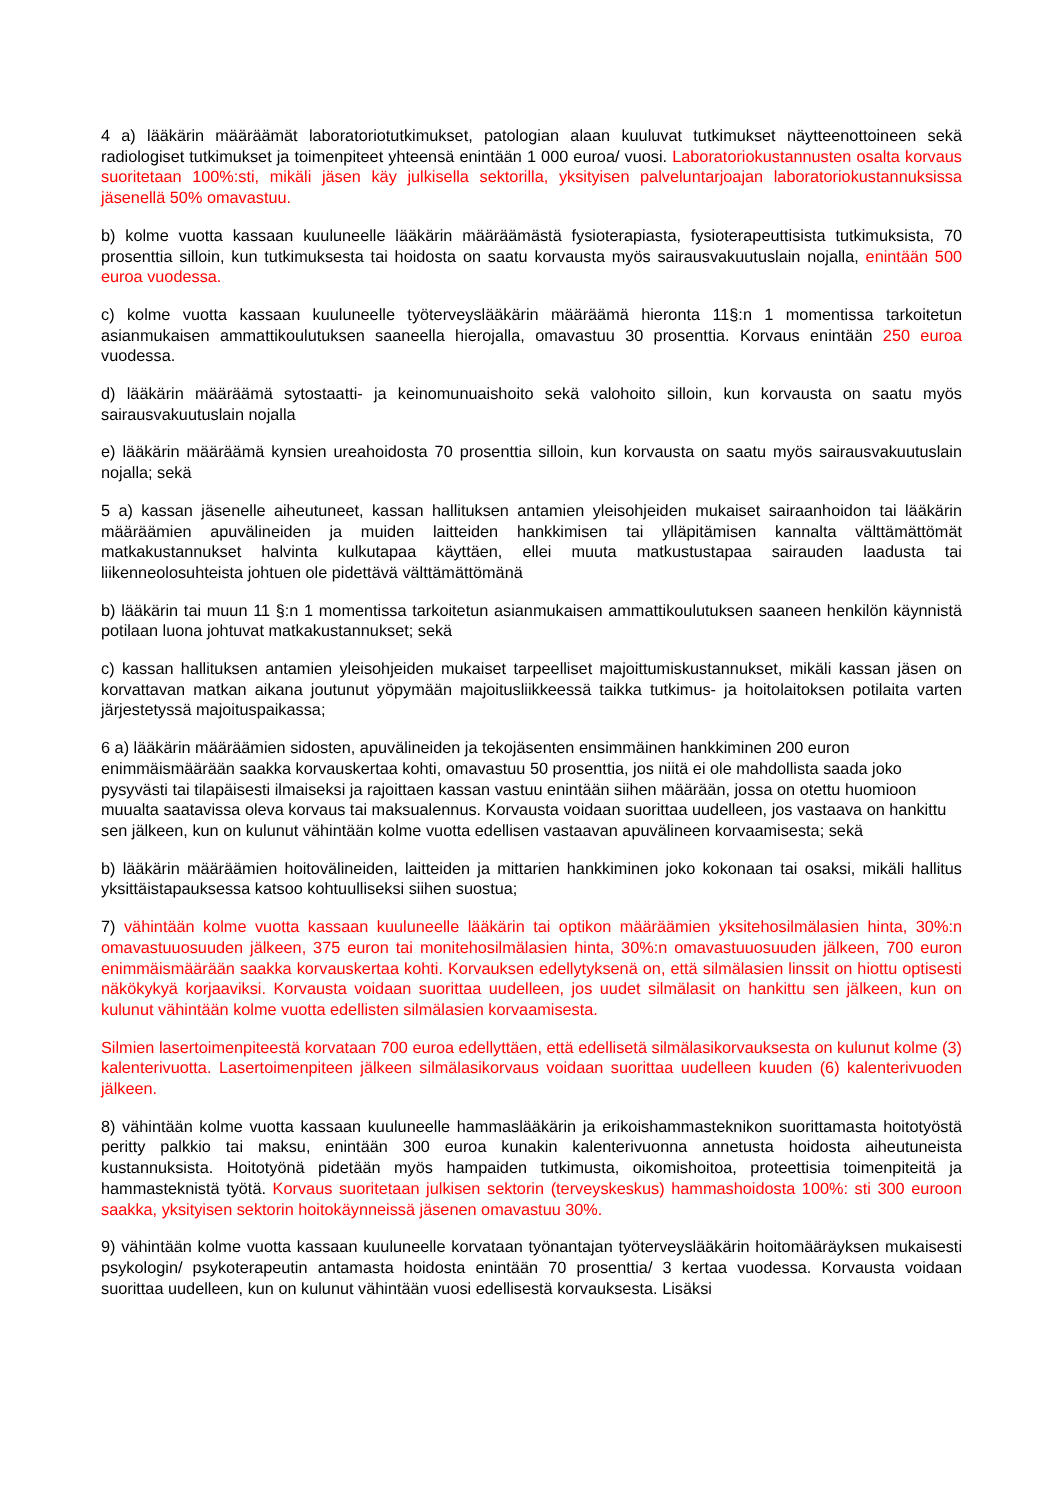4 a) lääkärin määräämät laboratoriotutkimukset, patologian alaan kuuluvat tutkimukset näytteenottoineen sekä radiologiset tutkimukset ja toimenpiteet yhteensä enintään 1 000 euroa/ vuosi. Laboratoriokustannusten osalta korvaus suoritetaan 100%:sti, mikäli jäsen käy julkisella sektorilla, yksityisen palveluntarjoajan laboratoriokustannuksissa jäsenellä 50% omavastuu.
b) kolme vuotta kassaan kuuluneelle lääkärin määräämästä fysioterapiasta, fysioterapeuttisista tutkimuksista, 70 prosenttia silloin, kun tutkimuksesta tai hoidosta on saatu korvausta myös sairausvakuutuslain nojalla, enintään 500 euroa vuodessa.
c) kolme vuotta kassaan kuuluneelle työterveyslääkärin määräämä hieronta 11§:n 1 momentissa tarkoitetun asianmukaisen ammattikoulutuksen saaneella hierojalla, omavastuu 30 prosenttia. Korvaus enintään 250 euroa vuodessa.
d) lääkärin määräämä sytostaatti- ja keinomunuaishoito sekä valohoito silloin, kun korvausta on saatu myös sairausvakuutuslain nojalla
e) lääkärin määräämä kynsien ureahoidosta 70 prosenttia silloin, kun korvausta on saatu myös sairausvakuutuslain nojalla; sekä
5 a) kassan jäsenelle aiheutuneet, kassan hallituksen antamien yleisohjeiden mukaiset sairaanhoidon tai lääkärin määräämien apuvälineiden ja muiden laitteiden hankkimisen tai ylläpitämisen kannalta välttämättömät matkakustannukset halvinta kulkutapaa käyttäen, ellei muuta matkustustapaa sairauden laadusta tai liikenneolosuhteista johtuen ole pidettävä välttämättömänä
b) lääkärin tai muun 11 §:n 1 momentissa tarkoitetun asianmukaisen ammattikoulutuksen saaneen henkilön käynnistä potilaan luona johtuvat matkakustannukset; sekä
c) kassan hallituksen antamien yleisohjeiden mukaiset tarpeelliset majoittumiskustannukset, mikäli kassan jäsen on korvattavan matkan aikana joutunut yöpymään majoitusliikkeessä taikka tutkimus- ja hoitolaitoksen potilaita varten järjestetyssä majoituspaikassa;
6 a) lääkärin määräämien sidosten, apuvälineiden ja tekojäsenten ensimmäinen hankkiminen 200 euron enimmäismäärään saakka korvauskertaa kohti, omavastuu 50 prosenttia, jos niitä ei ole mahdollista saada joko pysyvästi tai tilapäisesti ilmaiseksi ja rajoittaen kassan vastuu enintään siihen määrään, jossa on otettu huomioon muualta saatavissa oleva korvaus tai maksualennus. Korvausta voidaan suorittaa uudelleen, jos vastaava on hankittu sen jälkeen, kun on kulunut vähintään kolme vuotta edellisen vastaavan apuvälineen korvaamisesta; sekä
b) lääkärin määräämien hoitovälineiden, laitteiden ja mittarien hankkiminen joko kokonaan tai osaksi, mikäli hallitus yksittäistapauksessa katsoo kohtuulliseksi siihen suostua;
7) vähintään kolme vuotta kassaan kuuluneelle lääkärin tai optikon määräämien yksitehosilmälasien hinta, 30%:n omavastuuosuuden jälkeen, 375 euron tai monitehosilmälasien hinta, 30%:n omavastuuosuuden jälkeen, 700 euron enimmäismäärään saakka korvauskertaa kohti. Korvauksen edellytyksenä on, että silmälasien linssit on hiottu optisesti näkökykyä korjaaviksi. Korvausta voidaan suorittaa uudelleen, jos uudet silmälasit on hankittu sen jälkeen, kun on kulunut vähintään kolme vuotta edellisten silmälasien korvaamisesta.
Silmien lasertoimenpiteestä korvataan 700 euroa edellyttäen, että edellisetä silmälasikorvauksesta on kulunut kolme (3) kalenterivuotta. Lasertoimenpiteen jälkeen silmälasikorvaus voidaan suorittaa uudelleen kuuden (6) kalenterivuoden jälkeen.
8) vähintään kolme vuotta kassaan kuuluneelle hammaslääkärin ja erikoishammasteknikon suorittamasta hoitotyöstä peritty palkkio tai maksu, enintään 300 euroa kunakin kalenterivuonna annetusta hoidosta aiheutuneista kustannuksista. Hoitotyönä pidetään myös hampaiden tutkimusta, oikomishoitoa, proteettisia toimenpiteitä ja hammasteknistä työtä. Korvaus suoritetaan julkisen sektorin (terveyskeskus) hammashoidosta 100%: sti 300 euroon saakka, yksityisen sektorin hoitokäynneissä jäsenen omavastuu 30%.
9) vähintään kolme vuotta kassaan kuuluneelle korvataan työnantajan työterveyslääkärin hoitomääräyksen mukaisesti psykologin/ psykoterapeutin antamasta hoidosta enintään 70 prosenttia/ 3 kertaa vuodessa. Korvausta voidaan suorittaa uudelleen, kun on kulunut vähintään vuosi edellisestä korvauksesta. Lisäksi